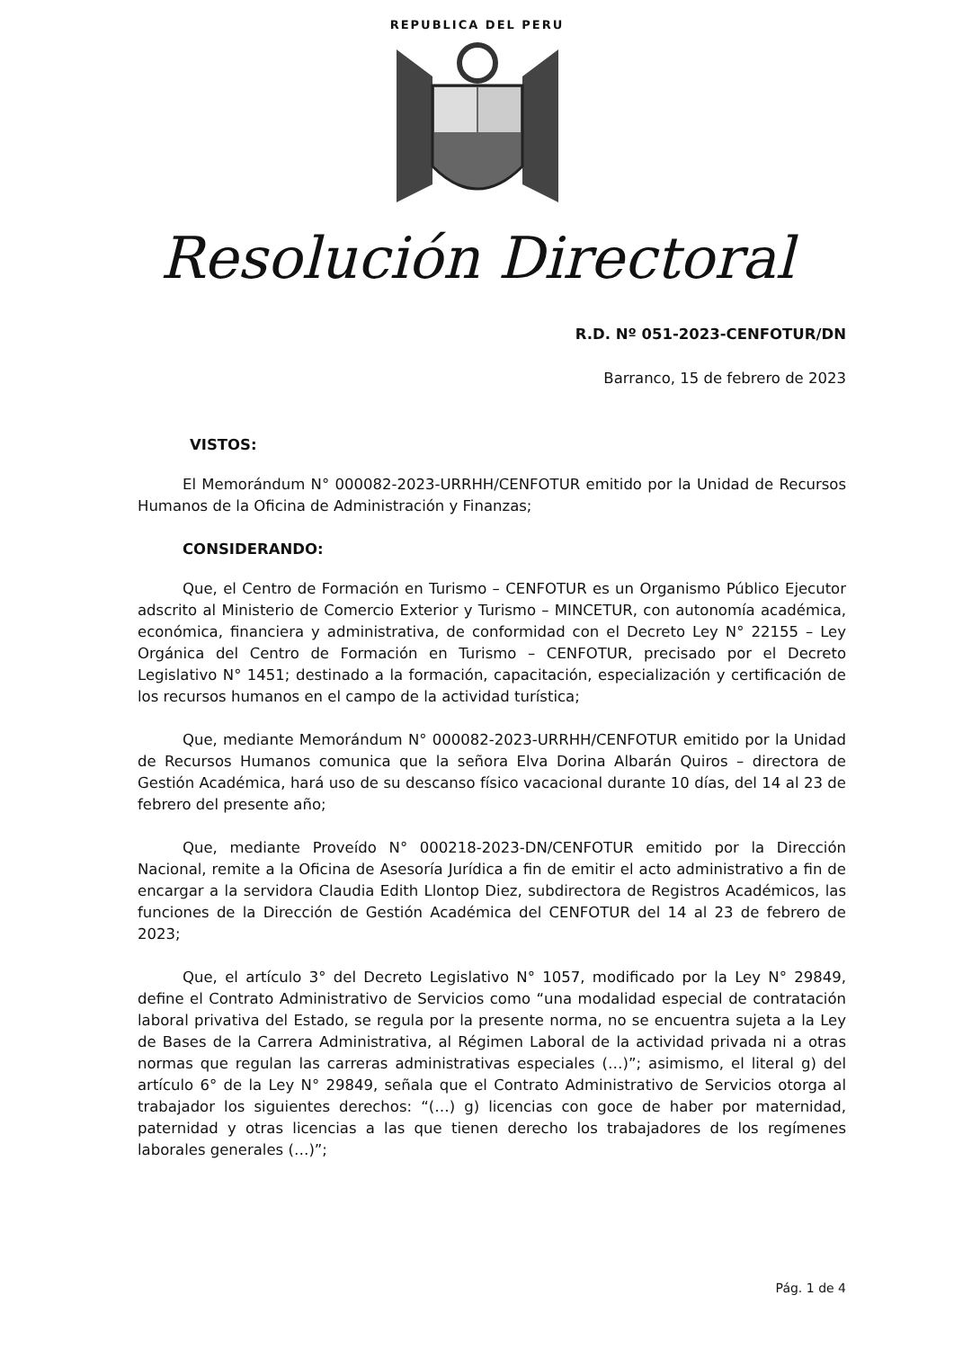REPUBLICA DEL PERU
Resolución Directoral
R.D. Nº 051-2023-CENFOTUR/DN
Barranco, 15 de febrero de 2023
VISTOS:
El Memorándum N° 000082-2023-URRHH/CENFOTUR emitido por la Unidad de Recursos Humanos de la Oficina de Administración y Finanzas;
CONSIDERANDO:
Que, el Centro de Formación en Turismo – CENFOTUR es un Organismo Público Ejecutor adscrito al Ministerio de Comercio Exterior y Turismo – MINCETUR, con autonomía académica, económica, financiera y administrativa, de conformidad con el Decreto Ley N° 22155 – Ley Orgánica del Centro de Formación en Turismo – CENFOTUR, precisado por el Decreto Legislativo N° 1451; destinado a la formación, capacitación, especialización y certificación de los recursos humanos en el campo de la actividad turística;
Que, mediante Memorándum N° 000082-2023-URRHH/CENFOTUR emitido por la Unidad de Recursos Humanos comunica que la señora Elva Dorina Albarán Quiros – directora de Gestión Académica, hará uso de su descanso físico vacacional durante 10 días, del 14 al 23 de febrero del presente año;
Que, mediante Proveído N° 000218-2023-DN/CENFOTUR emitido por la Dirección Nacional, remite a la Oficina de Asesoría Jurídica a fin de emitir el acto administrativo a fin de encargar a la servidora Claudia Edith Llontop Diez, subdirectora de Registros Académicos, las funciones de la Dirección de Gestión Académica del CENFOTUR del 14 al 23 de febrero de 2023;
Que, el artículo 3° del Decreto Legislativo N° 1057, modificado por la Ley N° 29849, define el Contrato Administrativo de Servicios como “una modalidad especial de contratación laboral privativa del Estado, se regula por la presente norma, no se encuentra sujeta a la Ley de Bases de la Carrera Administrativa, al Régimen Laboral de la actividad privada ni a otras normas que regulan las carreras administrativas especiales (…)”; asimismo, el literal g) del artículo 6° de la Ley N° 29849, señala que el Contrato Administrativo de Servicios otorga al trabajador los siguientes derechos: “(…) g) licencias con goce de haber por maternidad, paternidad y otras licencias a las que tienen derecho los trabajadores de los regímenes laborales generales (…)”;
Pág. 1 de 4